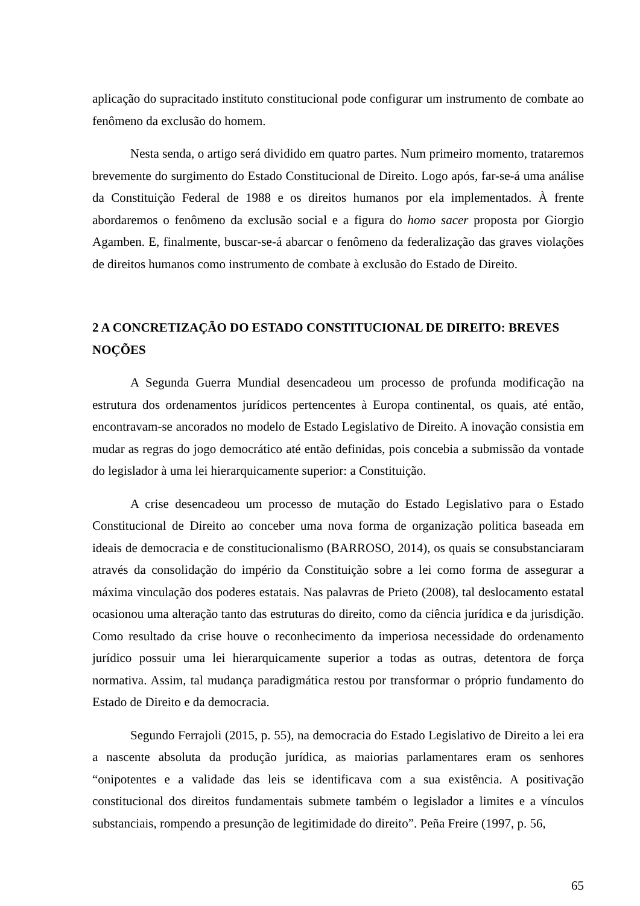aplicação do supracitado instituto constitucional pode configurar um instrumento de combate ao fenômeno da exclusão do homem.
Nesta senda, o artigo será dividido em quatro partes. Num primeiro momento, trataremos brevemente do surgimento do Estado Constitucional de Direito. Logo após, far-se-á uma análise da Constituição Federal de 1988 e os direitos humanos por ela implementados. À frente abordaremos o fenômeno da exclusão social e a figura do homo sacer proposta por Giorgio Agamben. E, finalmente, buscar-se-á abarcar o fenômeno da federalização das graves violações de direitos humanos como instrumento de combate à exclusão do Estado de Direito.
2 A CONCRETIZAÇÃO DO ESTADO CONSTITUCIONAL DE DIREITO: BREVES NOÇÕES
A Segunda Guerra Mundial desencadeou um processo de profunda modificação na estrutura dos ordenamentos jurídicos pertencentes à Europa continental, os quais, até então, encontravam-se ancorados no modelo de Estado Legislativo de Direito. A inovação consistia em mudar as regras do jogo democrático até então definidas, pois concebia a submissão da vontade do legislador à uma lei hierarquicamente superior: a Constituição.
A crise desencadeou um processo de mutação do Estado Legislativo para o Estado Constitucional de Direito ao conceber uma nova forma de organização politica baseada em ideais de democracia e de constitucionalismo (BARROSO, 2014), os quais se consubstanciaram através da consolidação do império da Constituição sobre a lei como forma de assegurar a máxima vinculação dos poderes estatais. Nas palavras de Prieto (2008), tal deslocamento estatal ocasionou uma alteração tanto das estruturas do direito, como da ciência jurídica e da jurisdição. Como resultado da crise houve o reconhecimento da imperiosa necessidade do ordenamento jurídico possuir uma lei hierarquicamente superior a todas as outras, detentora de força normativa. Assim, tal mudança paradigmática restou por transformar o próprio fundamento do Estado de Direito e da democracia.
Segundo Ferrajoli (2015, p. 55), na democracia do Estado Legislativo de Direito a lei era a nascente absoluta da produção jurídica, as maiorias parlamentares eram os senhores “onipotentes e a validade das leis se identificava com a sua existência. A positivação constitucional dos direitos fundamentais submete também o legislador a limites e a vínculos substanciais, rompendo a presunção de legitimidade do direito”. Peña Freire (1997, p. 56,
65